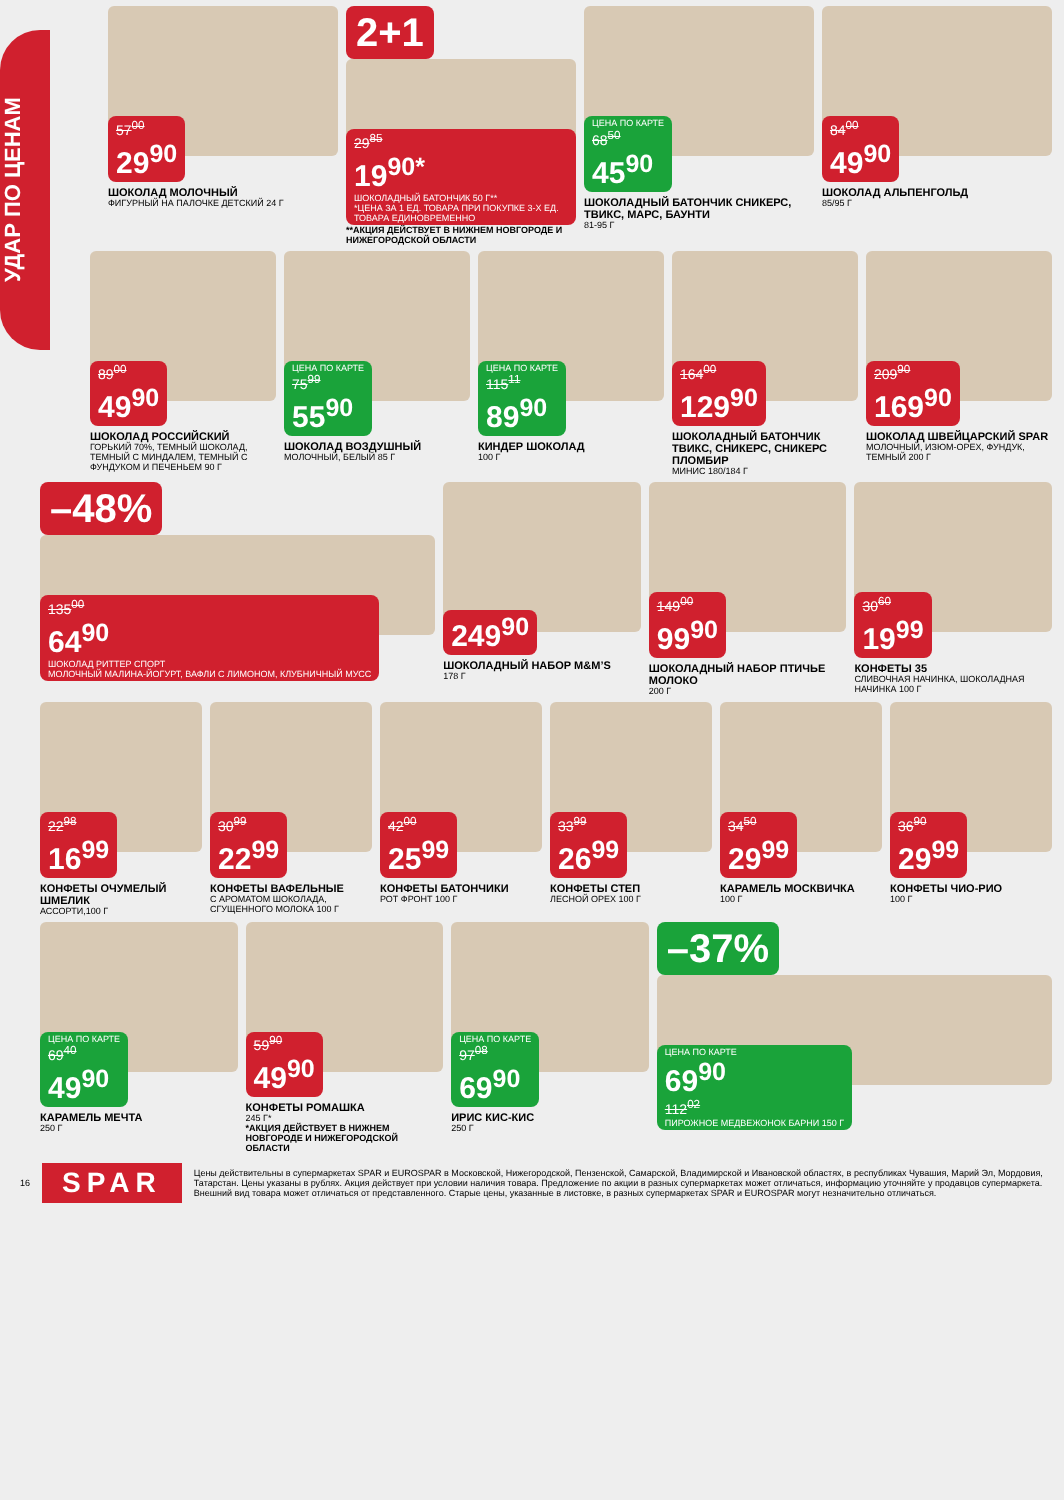УДАР ПО ЦЕНАМ
57<sup>00</sup> 29<sup>90</sup>
ШОКОЛАД МОЛОЧНЫЙ
ФИГУРНЫЙ НА ПАЛОЧКЕ ДЕТСКИЙ 24 Г
2+1
29<sup>85</sup> 19<sup>90*</sup> ШОКОЛАДНЫЙ БАТОНЧИК 50 Г** *ЦЕНА ЗА 1 ЕД. ТОВАРА ПРИ ПОКУПКЕ 3-Х ЕД. ТОВАРА ЕДИНОВРЕМЕННО
**АКЦИЯ ДЕЙСТВУЕТ В НИЖНЕМ НОВГОРОДЕ И НИЖЕГОРОДСКОЙ ОБЛАСТИ
ЦЕНА ПО КАРТЕ 68<sup>50</sup> 45<sup>90</sup>
ШОКОЛАДНЫЙ БАТОНЧИК СНИКЕРС, ТВИКС, МАРС, БАУНТИ
81-95 Г
84<sup>00</sup> 49<sup>90</sup>
ШОКОЛАД АЛЬПЕНГОЛЬД
85/95 Г
89<sup>00</sup> 49<sup>90</sup>
ШОКОЛАД РОССИЙСКИЙ
ГОРЬКИЙ 70%, ТЕМНЫЙ ШОКОЛАД, ТЕМНЫЙ С МИНДАЛЕМ, ТЕМНЫЙ С ФУНДУКОМ И ПЕЧЕНЬЕМ 90 Г
ЦЕНА ПО КАРТЕ 75<sup>99</sup> 55<sup>90</sup>
ШОКОЛАД ВОЗДУШНЫЙ
МОЛОЧНЫЙ, БЕЛЫЙ 85 Г
ЦЕНА ПО КАРТЕ 115<sup>11</sup> 89<sup>90</sup>
КИНДЕР ШОКОЛАД
100 Г
164<sup>00</sup> 129<sup>90</sup>
ШОКОЛАДНЫЙ БАТОНЧИК ТВИКС, СНИКЕРС, СНИКЕРС ПЛОМБИР
МИНИС 180/184 Г
209<sup>90</sup> 169<sup>90</sup>
ШОКОЛАД ШВЕЙЦАРСКИЙ SPAR
МОЛОЧНЫЙ, ИЗЮМ-ОРЕХ, ФУНДУК, ТЕМНЫЙ 200 Г
–48%
135<sup>00</sup> 64<sup>90</sup> ШОКОЛАД РИТТЕР СПОРТ МОЛОЧНЫЙ МАЛИНА-ЙОГУРТ, ВАФЛИ С ЛИМОНОМ, КЛУБНИЧНЫЙ МУСС
249<sup>90</sup>
ШОКОЛАДНЫЙ НАБОР M&M’S
178 Г
149<sup>00</sup> 99<sup>90</sup>
ШОКОЛАДНЫЙ НАБОР ПТИЧЬЕ МОЛОКО
200 Г
30<sup>60</sup> 19<sup>99</sup>
КОНФЕТЫ 35
СЛИВОЧНАЯ НАЧИНКА, ШОКОЛАДНАЯ НАЧИНКА 100 Г
22<sup>98</sup> 16<sup>99</sup>
КОНФЕТЫ ОЧУМЕЛЫЙ ШМЕЛИК
АССОРТИ,100 Г
30<sup>99</sup> 22<sup>99</sup>
КОНФЕТЫ ВАФЕЛЬНЫЕ
С АРОМАТОМ ШОКОЛАДА, СГУЩЕННОГО МОЛОКА 100 Г
42<sup>00</sup> 25<sup>99</sup>
КОНФЕТЫ БАТОНЧИКИ
РОТ ФРОНТ 100 Г
33<sup>99</sup> 26<sup>99</sup>
КОНФЕТЫ СТЕП
ЛЕСНОЙ ОРЕХ 100 Г
34<sup>50</sup> 29<sup>99</sup>
КАРАМЕЛЬ МОСКВИЧКА
100 Г
36<sup>90</sup> 29<sup>99</sup>
КОНФЕТЫ ЧИО-РИО
100 Г
ЦЕНА ПО КАРТЕ 69<sup>40</sup> 49<sup>90</sup>
КАРАМЕЛЬ МЕЧТА
250 Г
59<sup>90</sup> 49<sup>90</sup>
КОНФЕТЫ РОМАШКА
245 Г*
*АКЦИЯ ДЕЙСТВУЕТ В НИЖНЕМ НОВГОРОДЕ И НИЖЕГОРОДСКОЙ ОБЛАСТИ
ЦЕНА ПО КАРТЕ 97<sup>08</sup> 69<sup>90</sup>
ИРИС КИС-КИС
250 Г
–37%
ЦЕНА ПО КАРТЕ 69<sup>90</sup> 112<sup>02</sup> ПИРОЖНОЕ МЕДВЕЖОНОК БАРНИ 150 Г
16 SPAR Цены действительны в супермаркетах SPAR и EUROSPAR в Московской, Нижегородской, Пензенской, Самарской, Владимирской и Ивановской областях, в республиках Чувашия, Марий Эл, Мордовия, Татарстан. Цены указаны в рублях. Акция действует при условии наличия товара. Предложение по акции в разных супермаркетах может отличаться, информацию уточняйте у продавцов супермаркета. Внешний вид товара может отличаться от представленного. Старые цены, указанные в листовке, в разных супермаркетах SPAR и EUROSPAR могут незначительно отличаться.